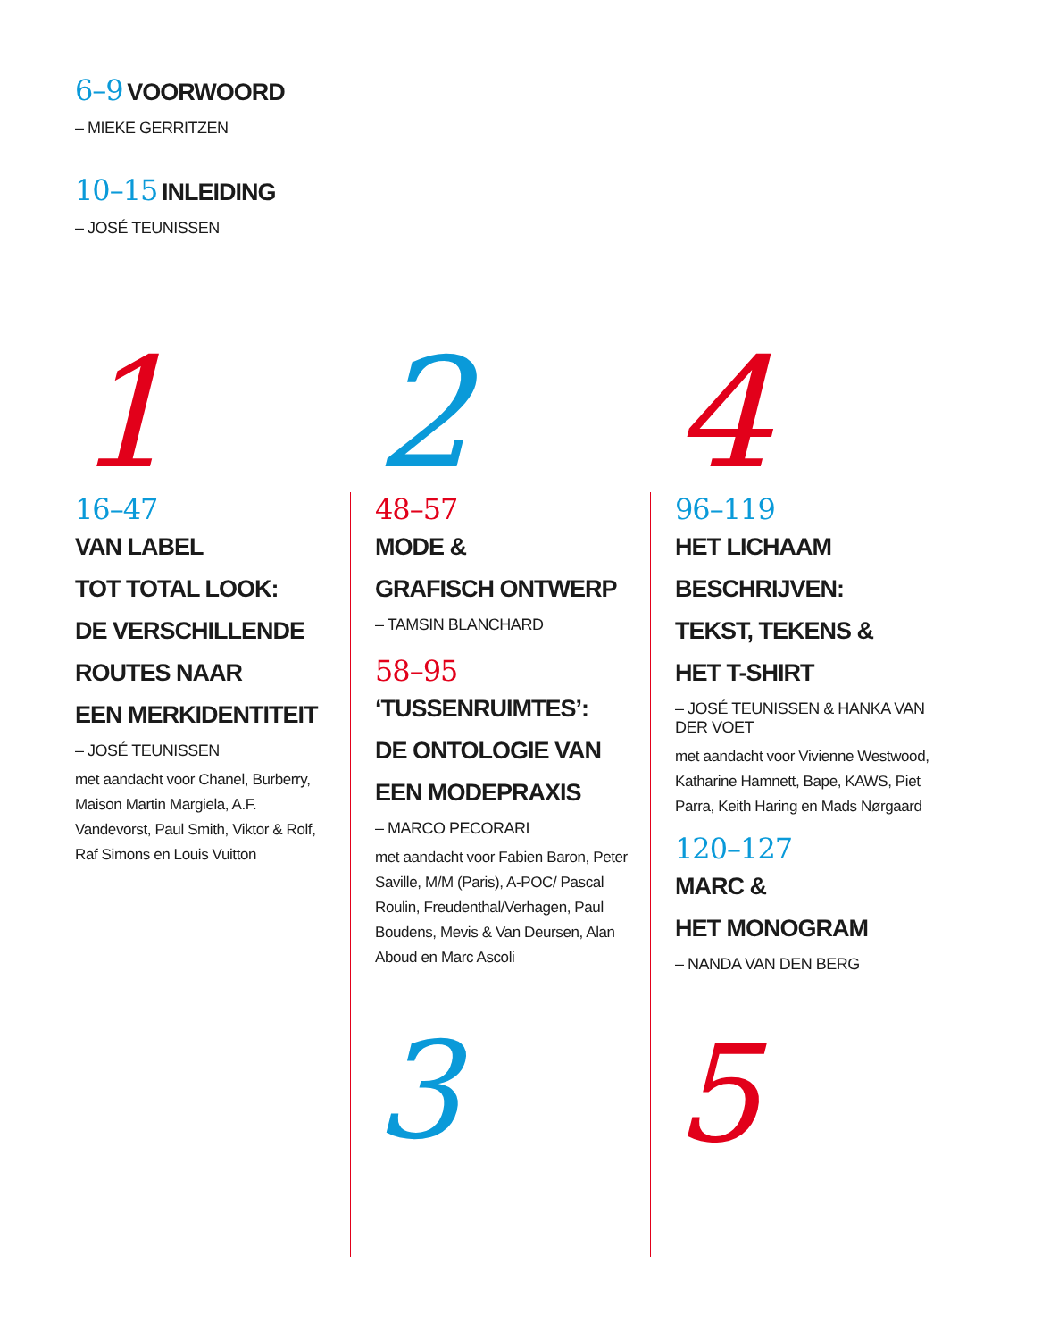6–9
VOORWOORD
– MIEKE GERRITZEN
10–15
INLEIDING
– JOSÉ TEUNISSEN
1
16–47
VAN LABEL
TOT TOTAL LOOK:
DE VERSCHILLENDE
ROUTES NAAR
EEN MERKIDENTITEIT
– JOSÉ TEUNISSEN
met aandacht voor Chanel, Burberry, Maison Martin Margiela, A.F. Vandevorst, Paul Smith, Viktor & Rolf, Raf Simons en Louis Vuitton
2
48–57
MODE &
GRAFISCH ONTWERP
– TAMSIN BLANCHARD
58–95
‘TUSSENRUIMTES’:
DE ONTOLOGIE VAN
EEN MODEPRAXIS
– MARCO PECORARI
met aandacht voor Fabien Baron, Peter Saville, M/M (Paris), A-POC/ Pascal Roulin, Freudenthal/Verhagen, Paul Boudens, Mevis & Van Deursen, Alan Aboud en Marc Ascoli
3
4
96–119
HET LICHAAM
BESCHRIJVEN:
TEKST, TEKENS &
HET T-SHIRT
– JOSÉ TEUNISSEN & HANKA VAN DER VOET
met aandacht voor Vivienne Westwood, Katharine Hamnett, Bape, KAWS, Piet Parra, Keith Haring en Mads Nørgaard
120–127
MARC &
HET MONOGRAM
– NANDA VAN DEN BERG
5